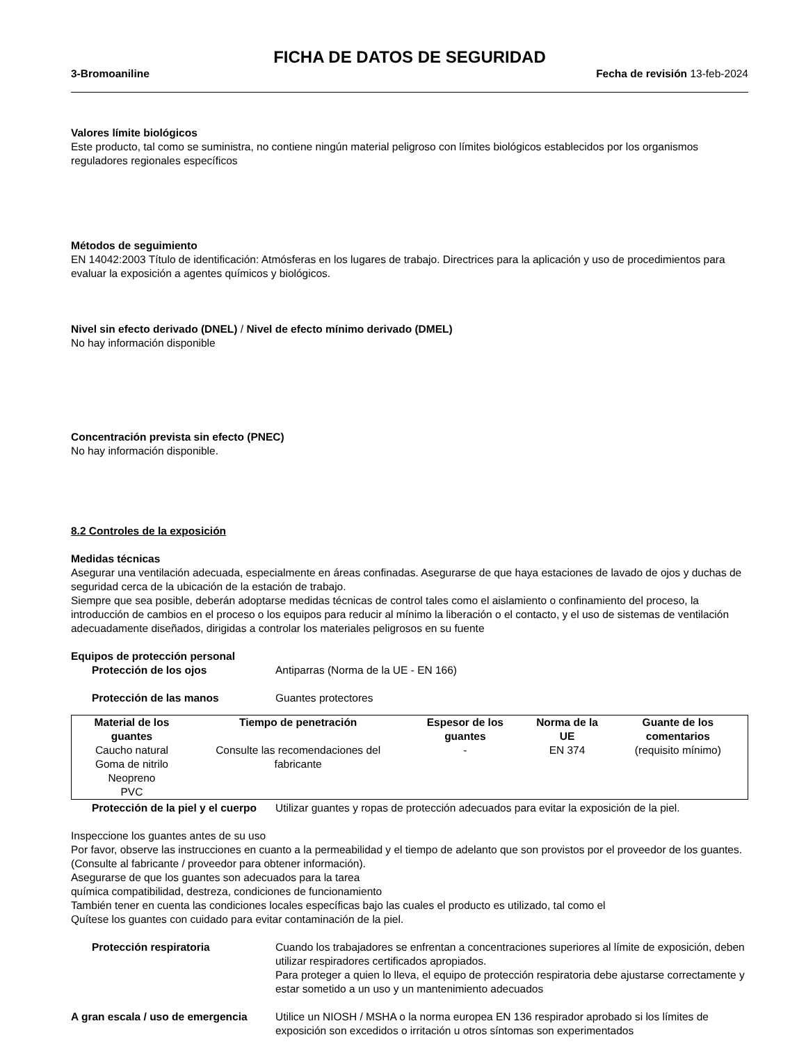FICHA DE DATOS DE SEGURIDAD
3-Bromoaniline Fecha de revisión 13-feb-2024
Valores límite biológicos
Este producto, tal como se suministra, no contiene ningún material peligroso con límites biológicos establecidos por los organismos reguladores regionales específicos
Métodos de seguimiento
EN 14042:2003 Título de identificación: Atmósferas en los lugares de trabajo. Directrices para la aplicación y uso de procedimientos para evaluar la exposición a agentes químicos y biológicos.
Nivel sin efecto derivado (DNEL) / Nivel de efecto mínimo derivado (DMEL)
No hay información disponible
Concentración prevista sin efecto (PNEC)
No hay información disponible.
8.2 Controles de la exposición
Medidas técnicas
Asegurar una ventilación adecuada, especialmente en áreas confinadas. Asegurarse de que haya estaciones de lavado de ojos y duchas de seguridad cerca de la ubicación de la estación de trabajo.
Siempre que sea posible, deberán adoptarse medidas técnicas de control tales como el aislamiento o confinamiento del proceso, la introducción de cambios en el proceso o los equipos para reducir al mínimo la liberación o el contacto, y el uso de sistemas de ventilación adecuadamente diseñados, dirigidas a controlar los materiales peligrosos en su fuente
Equipos de protección personal
Protección de los ojos Antiparras (Norma de la UE - EN 166)
Protección de las manos Guantes protectores
| Material de los guantes | Tiempo de penetración | Espesor de los guantes | Norma de la UE | Guante de los comentarios |
| --- | --- | --- | --- | --- |
| Caucho natural Goma de nitrilo Neopreno PVC | Consulte las recomendaciones del fabricante | - | EN 374 | (requisito mínimo) |
Protección de la piel y el cuerpo Utilizar guantes y ropas de protección adecuados para evitar la exposición de la piel.
Inspeccione los guantes antes de su uso
Por favor, observe las instrucciones en cuanto a la permeabilidad y el tiempo de adelanto que son provistos por el proveedor de los guantes. (Consulte al fabricante / proveedor para obtener información).
Asegurarse de que los guantes son adecuados para la tarea
química compatibilidad, destreza, condiciones de funcionamiento
También tener en cuenta las condiciones locales específicas bajo las cuales el producto es utilizado, tal como el
Quítese los guantes con cuidado para evitar contaminación de la piel.
Protección respiratoria Cuando los trabajadores se enfrentan a concentraciones superiores al límite de exposición, deben utilizar respiradores certificados apropiados.
Para proteger a quien lo lleva, el equipo de protección respiratoria debe ajustarse correctamente y estar sometido a un uso y un mantenimiento adecuados
A gran escala / uso de emergencia Utilice un NIOSH / MSHA o la norma europea EN 136 respirador aprobado si los límites de exposición son excedidos o irritación u otros síntomas son experimentados